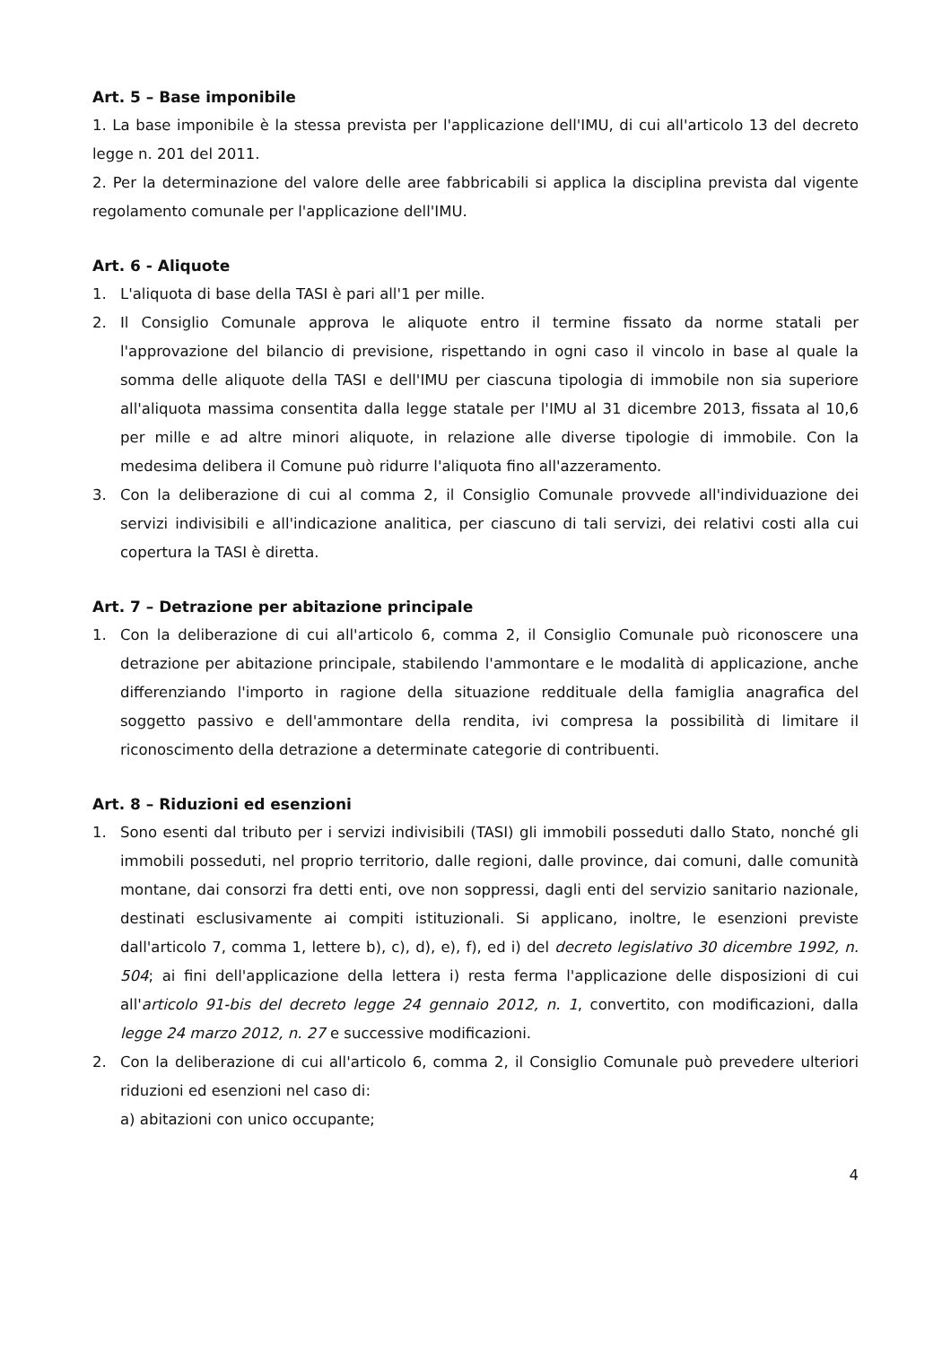Art. 5 – Base imponibile
1. La base imponibile è la stessa prevista per l'applicazione dell'IMU, di cui all'articolo 13 del decreto legge n. 201 del 2011.
2. Per la determinazione del valore delle aree fabbricabili si applica la disciplina prevista dal vigente regolamento comunale per l'applicazione dell'IMU.
Art. 6 - Aliquote
1. L'aliquota di base della TASI è pari all'1 per mille.
2. Il Consiglio Comunale approva le aliquote entro il termine fissato da norme statali per l'approvazione del bilancio di previsione, rispettando in ogni caso il vincolo in base al quale la somma delle aliquote della TASI e dell'IMU per ciascuna tipologia di immobile non sia superiore all'aliquota massima consentita dalla legge statale per l'IMU al 31 dicembre 2013, fissata al 10,6 per mille e ad altre minori aliquote, in relazione alle diverse tipologie di immobile. Con la medesima delibera il Comune può ridurre l'aliquota fino all'azzeramento.
3. Con la deliberazione di cui al comma 2, il Consiglio Comunale provvede all'individuazione dei servizi indivisibili e all'indicazione analitica, per ciascuno di tali servizi, dei relativi costi alla cui copertura la TASI è diretta.
Art. 7 – Detrazione per abitazione principale
1. Con la deliberazione di cui all'articolo 6, comma 2, il Consiglio Comunale può riconoscere una detrazione per abitazione principale, stabilendo l'ammontare e le modalità di applicazione, anche differenziando l'importo in ragione della situazione reddituale della famiglia anagrafica del soggetto passivo e dell'ammontare della rendita, ivi compresa la possibilità di limitare il riconoscimento della detrazione a determinate categorie di contribuenti.
Art. 8 – Riduzioni ed esenzioni
1. Sono esenti dal tributo per i servizi indivisibili (TASI) gli immobili posseduti dallo Stato, nonché gli immobili posseduti, nel proprio territorio, dalle regioni, dalle province, dai comuni, dalle comunità montane, dai consorzi fra detti enti, ove non soppressi, dagli enti del servizio sanitario nazionale, destinati esclusivamente ai compiti istituzionali. Si applicano, inoltre, le esenzioni previste dall'articolo 7, comma 1, lettere b), c), d), e), f), ed i) del decreto legislativo 30 dicembre 1992, n. 504; ai fini dell'applicazione della lettera i) resta ferma l'applicazione delle disposizioni di cui all'articolo 91-bis del decreto legge 24 gennaio 2012, n. 1, convertito, con modificazioni, dalla legge 24 marzo 2012, n. 27 e successive modificazioni.
2. Con la deliberazione di cui all'articolo 6, comma 2, il Consiglio Comunale può prevedere ulteriori riduzioni ed esenzioni nel caso di:
a) abitazioni con unico occupante;
4